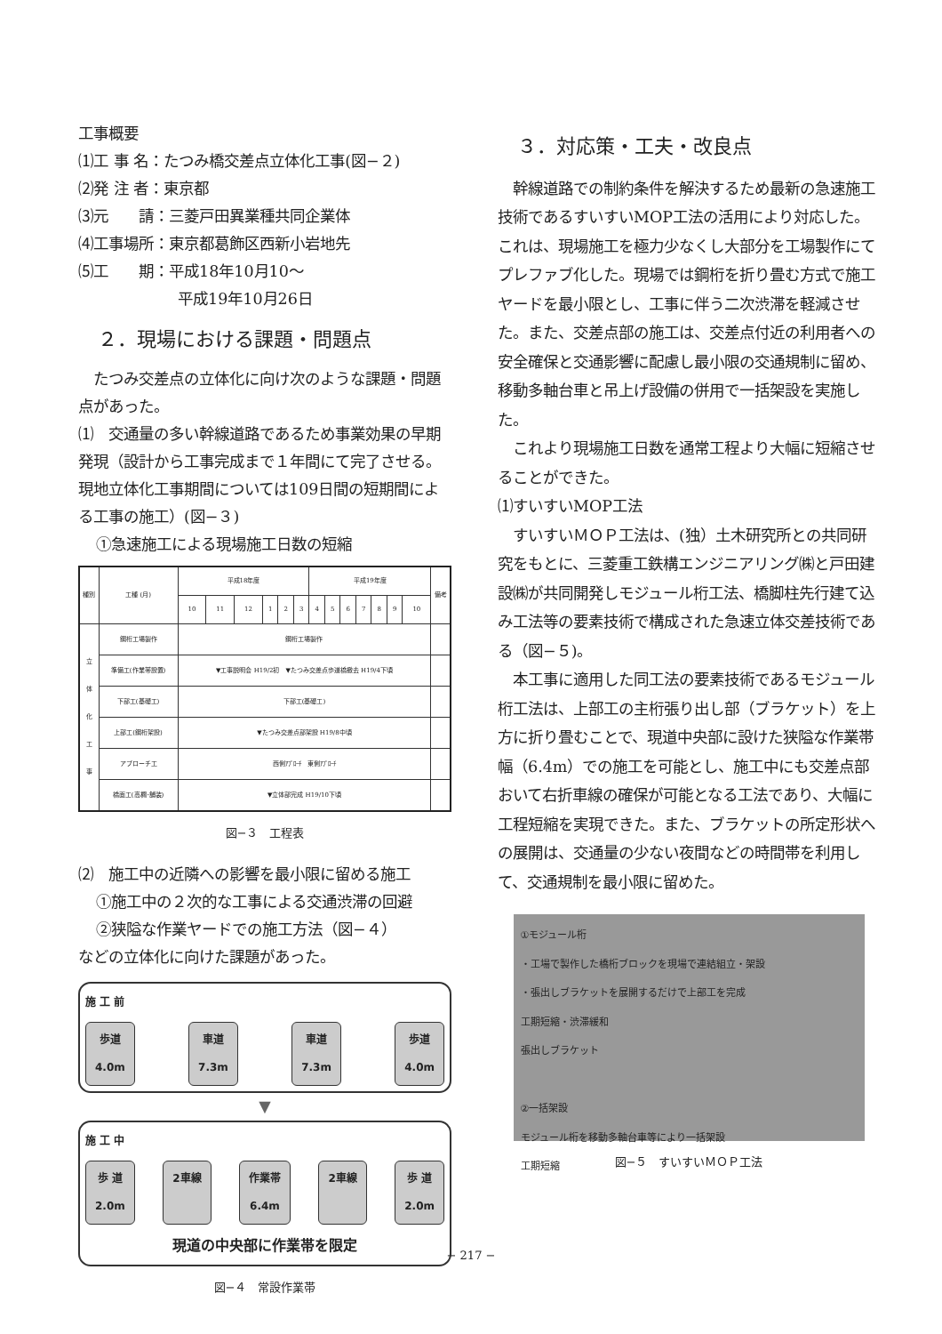工事概要
⑴工 事 名：たつみ橋交差点立体化工事(図−２)
⑵発 注 者：東京都
⑶元　　請：三菱戸田異業種共同企業体
⑷工事場所：東京都葛飾区西新小岩地先
⑸工　　期：平成18年10月10～
平成19年10月26日
２．現場における課題・問題点
　たつみ交差点の立体化に向け次のような課題・問題点があった。
⑴　交通量の多い幹線道路であるため事業効果の早期発現（設計から工事完成まで１年間にて完了させる。現地立体化工事期間については109日間の短期間による工事の施工）(図−３)
①急速施工による現場施工日数の短縮
| 種別 | 工種 (月) | 平成18年度 | | | | | | 平成19年度 | | | | | | | 備考 |
| --- | --- | --- | --- | --- | --- | --- | --- | --- | --- | --- | --- | --- | --- | --- | --- |
| | | 10 | 11 | 12 | 1 | 2 | 3 | 4 | 5 | 6 | 7 | 8 | 9 | 10 | |
| 立 体 化 工 事 | 鋼桁工場製作 | 鋼桁工場製作 | | | | | | | | | | | | | |
| | 準備工(作業帯設置) | ▼工事説明会 H19/2初 ▼たつみ交差点歩道橋撤去 H19/4下頃 | | | | | | | | | | | | | |
| | 下部工(基礎工) | 下部工(基礎工) | | | | | | | | | | | | | |
| | 上部工(鋼桁架設) | ▼たつみ交差点部架設 H19/8中頃 | | | | | | | | | | | | | |
| | アプローチ工 | 西側ｱﾌﾟﾛｰﾁ 東側ｱﾌﾟﾛｰﾁ | | | | | | | | | | | | | |
| | 橋面工(高欄･舗装) | ▼立体部完成 H19/10下頃 | | | | | | | | | | | | | |
図−３　工程表
⑵　施工中の近隣への影響を最小限に留める施工
①施工中の２次的な工事による交通渋滞の回避
②狭隘な作業ヤードでの施工方法（図−４）
などの立体化に向けた課題があった。
施 工 前
歩道
4.0m
車道
7.3m
車道
7.3m
歩道
4.0m
▼
施 工 中
歩 道
2.0m
2車線 作業帯
6.4m
2車線 歩 道
2.0m
現道の中央部に作業帯を限定
図−４　常設作業帯
３．対応策・工夫・改良点
　幹線道路での制約条件を解決するため最新の急速施工技術であるすいすいMOP工法の活用により対応した。これは、現場施工を極力少なくし大部分を工場製作にてプレファブ化した。現場では鋼桁を折り畳む方式で施工ヤードを最小限とし、工事に伴う二次渋滞を軽減させた。また、交差点部の施工は、交差点付近の利用者への安全確保と交通影響に配慮し最小限の交通規制に留め、移動多軸台車と吊上げ設備の併用で一括架設を実施した。
　これより現場施工日数を通常工程より大幅に短縮させることができた。
⑴すいすいMOP工法
　すいすいＭＯＰ工法は、(独）土木研究所との共同研究をもとに、三菱重工鉄構エンジニアリング㈱と戸田建設㈱が共同開発しモジュール桁工法、橋脚柱先行建て込み工法等の要素技術で構成された急速立体交差技術である（図−５)。
　本工事に適用した同工法の要素技術であるモジュール桁工法は、上部工の主桁張り出し部（ブラケット）を上方に折り畳むことで、現道中央部に設けた狭隘な作業帯幅（6.4m）での施工を可能とし、施工中にも交差点部おいて右折車線の確保が可能となる工法であり、大幅に工程短縮を実現できた。また、ブラケットの所定形状への展開は、交通量の少ない夜間などの時間帯を利用して、交通規制を最小限に留めた。
①モジュール桁
・工場で製作した橋桁ブロックを現場で連結組立・架設
・張出しブラケットを展開するだけで上部工を完成
工期短縮・渋滞緩和
張出しブラケット
②一括架設
モジュール桁を移動多軸台車等により一括架設
工期短縮
図−５　すいすいＭＯＰ工法
− 217 −